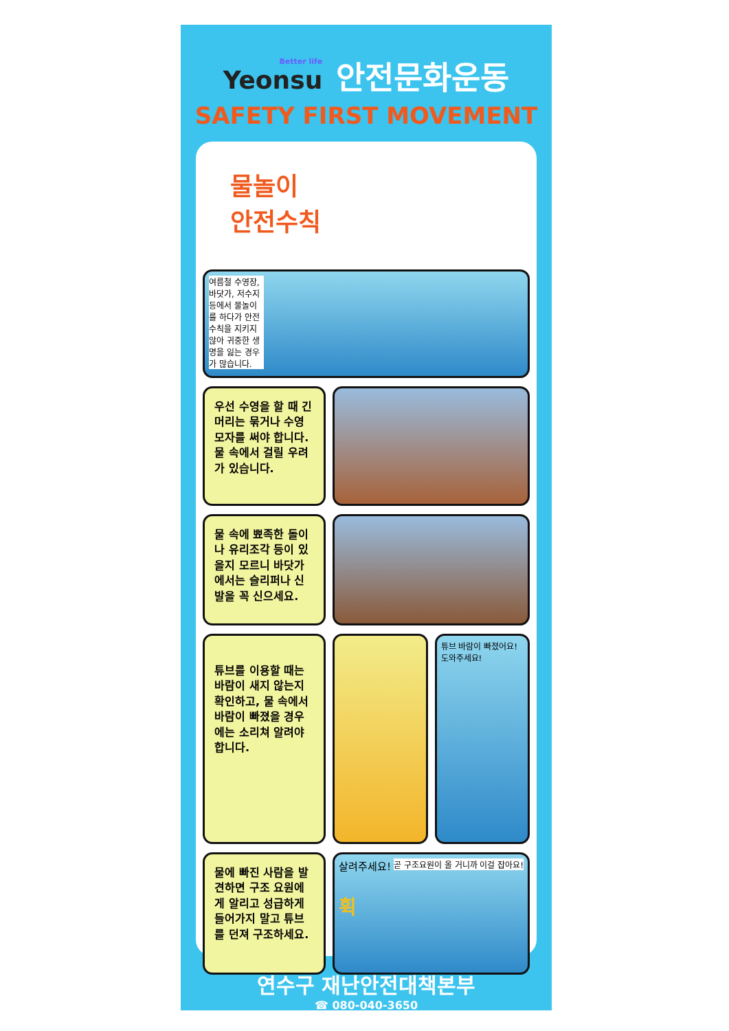Better life Yeonsu
안전문화운동
SAFETY FIRST MOVEMENT
물놀이
안전수칙
여름철 수영장, 바닷가, 저수지 등에서 물놀이를 하다가 안전수칙을 지키지 않아 귀중한 생명을 잃는 경우가 많습니다.
우선 수영을 할 때 긴 머리는 묶거나 수영모자를 써야 합니다. 물 속에서 걸릴 우려가 있습니다.
물 속에 뾰족한 돌이나 유리조각 등이 있을지 모르니 바닷가에서는 슬리퍼나 신발을 꼭 신으세요.
튜브를 이용할 때는 바람이 새지 않는지 확인하고, 물 속에서 바람이 빠졌을 경우에는 소리쳐 알려야 합니다.
튜브 바람이 빠졌어요! 도와주세요!
물에 빠진 사람을 발견하면 구조 요원에게 알리고 성급하게 들어가지 말고 튜브를 던져 구조하세요.
살려주세요! 곧 구조요원이 올 거니까 이걸 잡아요!
휙
연수구 재난안전대책본부
☎ 080-040-3650